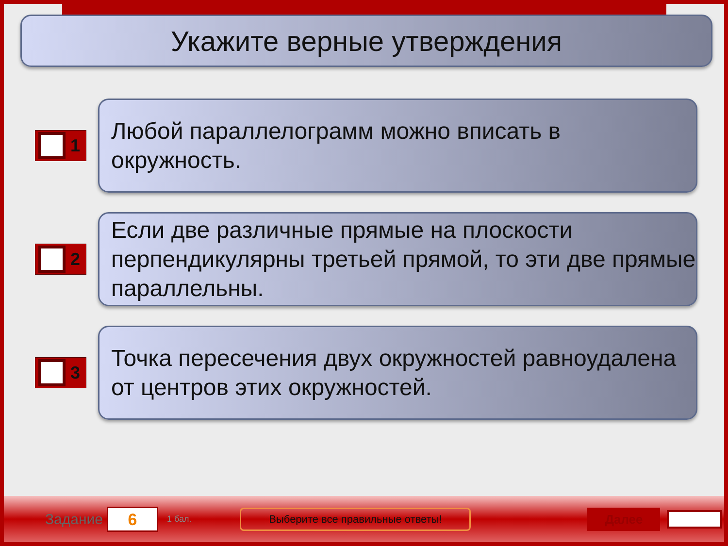Укажите верные утверждения
1
Любой параллелограмм можно вписать в окружность.
2
Если две различные прямые на плоскости перпендикулярны третьей прямой, то эти две прямые параллельны.
3
Точка пересечения двух окружностей равноудалена от центров этих окружностей.
Задание
6
1 бал.
Выберите все правильные ответы!
Далее